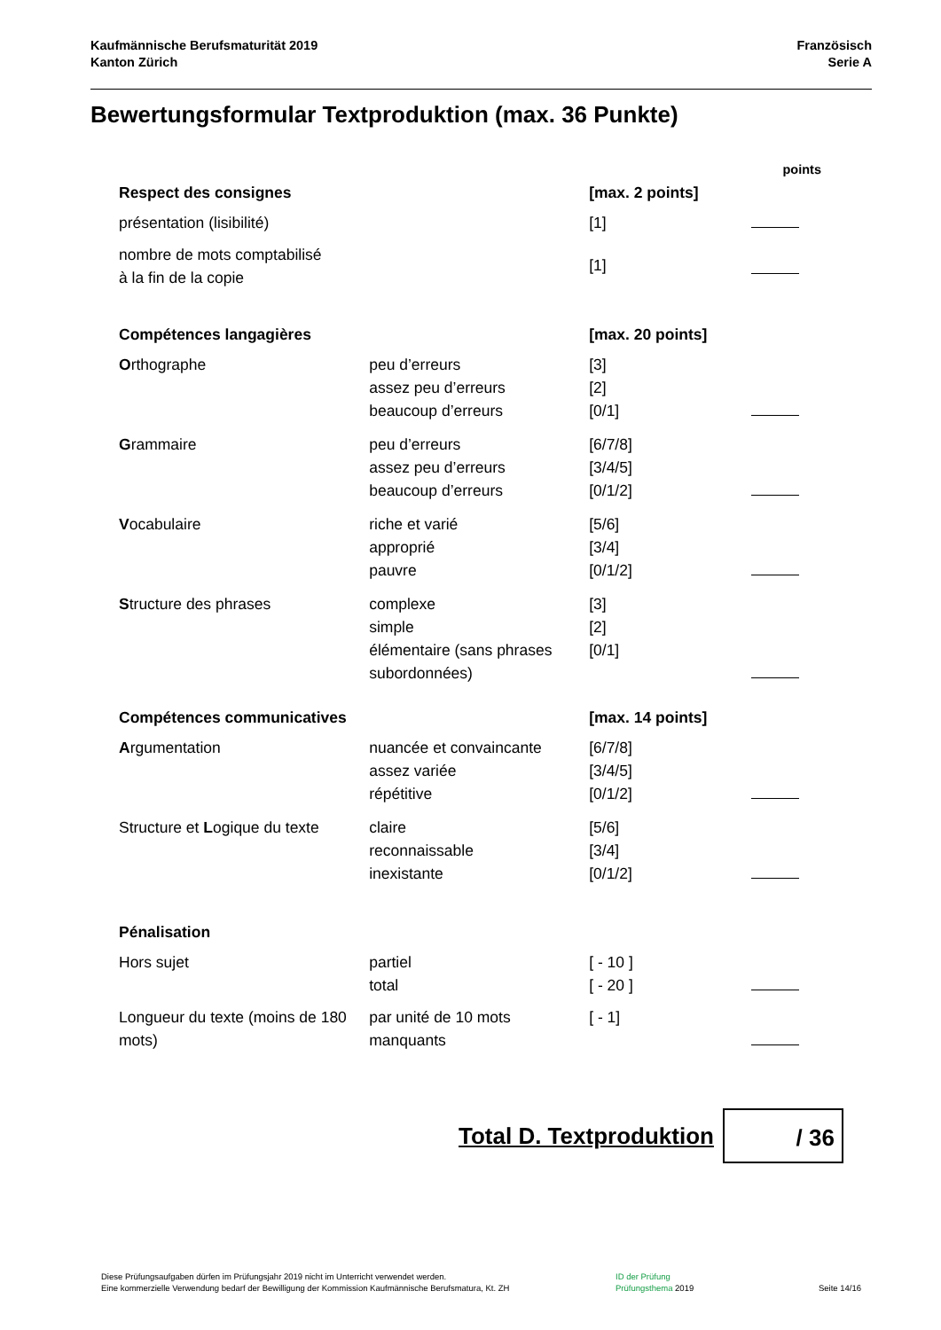Kaufmännische Berufsmaturität 2019
Kanton Zürich
Französisch
Serie A
Bewertungsformular Textproduktion (max. 36 Punkte)
| | | | points |
| Respect des consignes | | [max. 2 points] | |
| présentation (lisibilité) | | [1] | |
| nombre de mots comptabilisé à la fin de la copie | | [1] | |
| Compétences langagières | | [max. 20 points] | |
| O rthographe | peu d’erreurs assez peu d’erreurs beaucoup d’erreurs | [3] [2] [0/1] | |
| G rammaire | peu d’erreurs assez peu d’erreurs beaucoup d’erreurs | [6/7/8] [3/4/5] [0/1/2] | |
| V ocabulaire | riche et varié approprié pauvre | [5/6] [3/4] [0/1/2] | |
| S tructure des phrases | complexe simple élémentaire (sans phrases subordonnées) | [3] [2] [0/1] | |
| Compétences communicatives | | [max. 14 points] | |
| A rgumentation | nuancée et convaincante assez variée répétitive | [6/7/8] [3/4/5] [0/1/2] | |
| Structure et L ogique du texte | claire reconnaissable inexistante | [5/6] [3/4] [0/1/2] | |
| Pénalisation | | | |
| Hors sujet | partiel total | [ - 10 ] [ - 20 ] | |
| Longueur du texte (moins de 180 mots) | par unité de 10 mots manquants | [ - 1] | |
Total D. Textproduktion
/ 36
Diese Prüfungsaufgaben dürfen im Prüfungsjahr 2019 nicht im Unterricht verwendet werden.
Eine kommerzielle Verwendung bedarf der Bewilligung der Kommission Kaufmännische Berufsmatura, Kt. ZH
ID der Prüfung
Prüfungsthema 2019
Seite 14/16